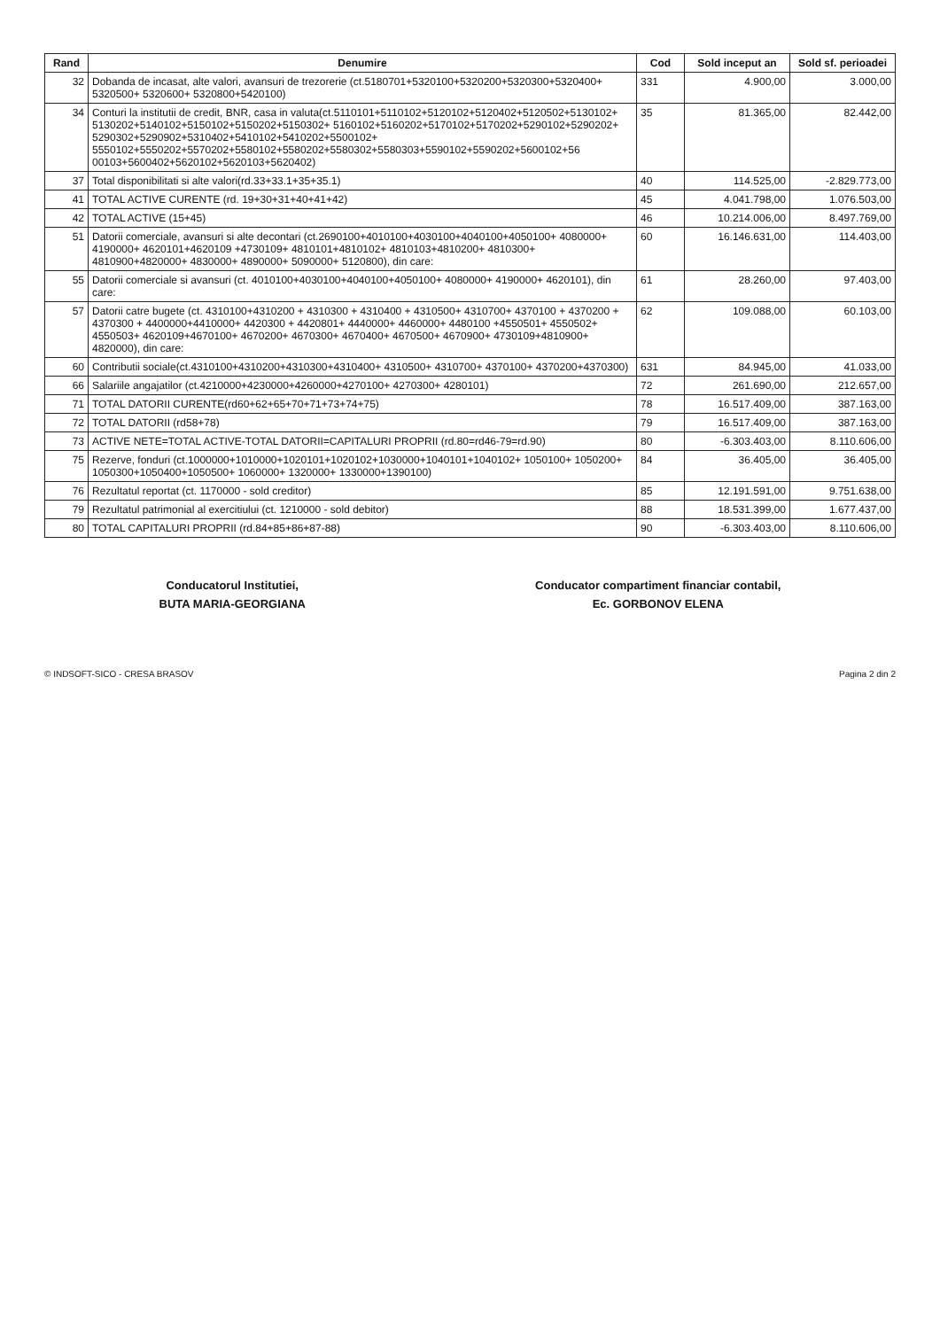| Rand | Denumire | Cod | Sold inceput an | Sold sf. perioadei |
| --- | --- | --- | --- | --- |
| 32 | Dobanda de incasat, alte valori, avansuri de trezorerie (ct.5180701+5320100+5320200+5320300+5320400+ 5320500+ 5320600+ 5320800+5420100) | 331 | 4.900,00 | 3.000,00 |
| 34 | Conturi la institutii de credit, BNR, casa in valuta(ct.5110101+5110102+5120102+5120402+5120502+5130102+ 5130202+5140102+5150102+5150202+5150302+ 5160102+5160202+5170102+5170202+5290102+5290202+ 5290302+5290902+5310402+5410102+5410202+5500102+ 5550102+5550202+5570202+5580102+5580202+5580302+5580303+5590102+5590202+5600102+56 00103+5600402+5620102+5620103+5620402) | 35 | 81.365,00 | 82.442,00 |
| 37 | Total disponibilitati si alte valori(rd.33+33.1+35+35.1) | 40 | 114.525,00 | -2.829.773,00 |
| 41 | TOTAL ACTIVE CURENTE (rd. 19+30+31+40+41+42) | 45 | 4.041.798,00 | 1.076.503,00 |
| 42 | TOTAL ACTIVE (15+45) | 46 | 10.214.006,00 | 8.497.769,00 |
| 51 | Datorii comerciale, avansuri si alte decontari (ct.2690100+4010100+4030100+4040100+4050100+ 4080000+ 4190000+ 4620101+4620109 +4730109+ 4810101+4810102+ 4810103+4810200+ 4810300+ 4810900+4820000+ 4830000+ 4890000+ 5090000+ 5120800), din care: | 60 | 16.146.631,00 | 114.403,00 |
| 55 | Datorii comerciale si avansuri (ct. 4010100+4030100+4040100+4050100+ 4080000+ 4190000+ 4620101), din care: | 61 | 28.260,00 | 97.403,00 |
| 57 | Datorii catre bugete (ct. 4310100+4310200 + 4310300 + 4310400 + 4310500+ 4310700+ 4370100 + 4370200 + 4370300 + 4400000+4410000+ 4420300 + 4420801+ 4440000+ 4460000+ 4480100 +4550501+ 4550502+ 4550503+ 4620109+4670100+ 4670200+ 4670300+ 4670400+ 4670500+ 4670900+ 4730109+4810900+ 4820000), din care: | 62 | 109.088,00 | 60.103,00 |
| 60 | Contributii sociale(ct.4310100+4310200+4310300+4310400+ 4310500+ 4310700+ 4370100+ 4370200+4370300) | 631 | 84.945,00 | 41.033,00 |
| 66 | Salariile angajatilor (ct.4210000+4230000+4260000+4270100+ 4270300+ 4280101) | 72 | 261.690,00 | 212.657,00 |
| 71 | TOTAL DATORII CURENTE(rd60+62+65+70+71+73+74+75) | 78 | 16.517.409,00 | 387.163,00 |
| 72 | TOTAL DATORII (rd58+78) | 79 | 16.517.409,00 | 387.163,00 |
| 73 | ACTIVE NETE=TOTAL ACTIVE-TOTAL DATORII=CAPITALURI PROPRII (rd.80=rd46-79=rd.90) | 80 | -6.303.403,00 | 8.110.606,00 |
| 75 | Rezerve, fonduri (ct.1000000+1010000+1020101+1020102+1030000+1040101+1040102+ 1050100+ 1050200+ 1050300+1050400+1050500+ 1060000+ 1320000+ 1330000+1390100) | 84 | 36.405,00 | 36.405,00 |
| 76 | Rezultatul reportat (ct. 1170000 - sold creditor) | 85 | 12.191.591,00 | 9.751.638,00 |
| 79 | Rezultatul patrimonial al exercitiului (ct. 1210000 - sold debitor) | 88 | 18.531.399,00 | 1.677.437,00 |
| 80 | TOTAL CAPITALURI PROPRII (rd.84+85+86+87-88) | 90 | -6.303.403,00 | 8.110.606,00 |
Conducatorul Institutiei,
BUTA MARIA-GEORGIANA
Conducator compartiment financiar contabil,
Ec. GORBONOV ELENA
© INDSOFT-SICO - CRESA BRASOV Pagina 2 din 2